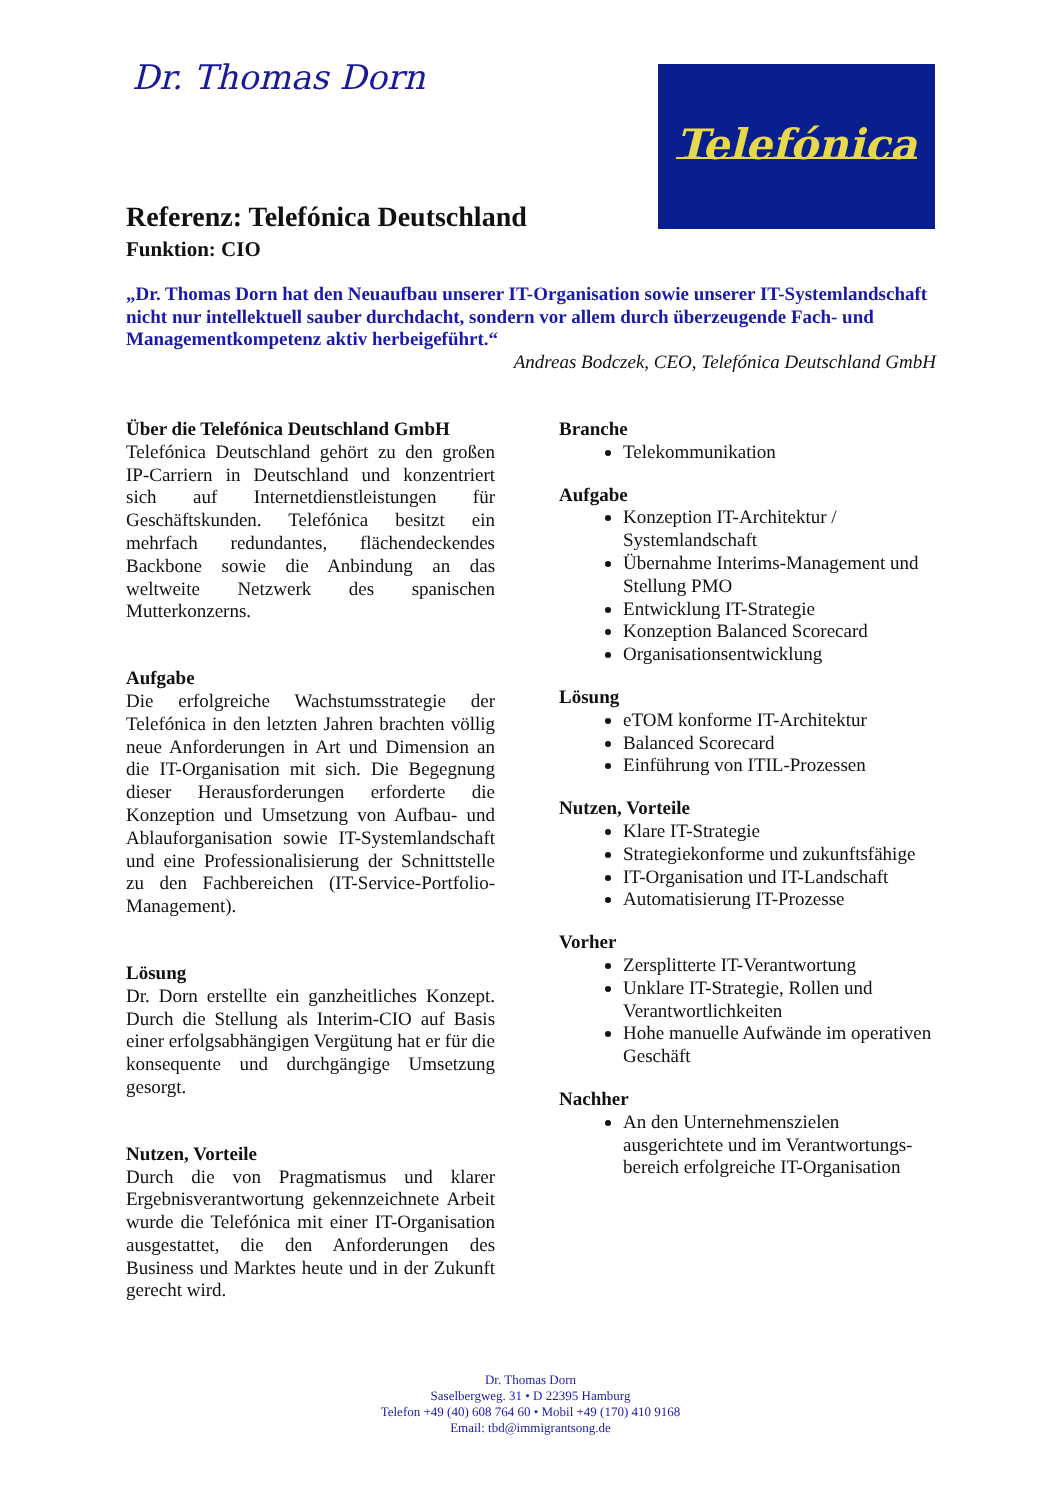Dr. Thomas Dorn Telefónica
Referenz: Telefónica Deutschland
Funktion: CIO
„Dr. Thomas Dorn hat den Neuaufbau unserer IT-Organisation sowie unserer IT-Systemlandschaft nicht nur intellektuell sauber durchdacht, sondern vor allem durch überzeugende Fach- und Managementkompetenz aktiv herbeigeführt.“
Andreas Bodczek, CEO, Telefónica Deutschland GmbH
Über die Telefónica Deutschland GmbH
Telefónica Deutschland gehört zu den großen IP-Carriern in Deutschland und konzentriert sich auf Internetdienstleistungen für Geschäftskunden. Telefónica besitzt ein mehrfach redundantes, flächendeckendes Backbone sowie die Anbindung an das weltweite Netzwerk des spanischen Mutterkonzerns.
Aufgabe
Die erfolgreiche Wachstumsstrategie der Telefónica in den letzten Jahren brachten völlig neue Anforderungen in Art und Dimension an die IT-Organisation mit sich. Die Begegnung dieser Herausforderungen erforderte die Konzeption und Umsetzung von Aufbau- und Ablauforganisation sowie IT-Systemlandschaft und eine Professionalisierung der Schnittstelle zu den Fachbereichen (IT-Service-Portfolio-Management).
Lösung
Dr. Dorn erstellte ein ganzheitliches Konzept. Durch die Stellung als Interim-CIO auf Basis einer erfolgsabhängigen Vergütung hat er für die konsequente und durchgängige Umsetzung gesorgt.
Nutzen, Vorteile
Durch die von Pragmatismus und klarer Ergebnisverantwortung gekennzeichnete Arbeit wurde die Telefónica mit einer IT-Organisation ausgestattet, die den Anforderungen des Business und Marktes heute und in der Zukunft gerecht wird.
Branche
Telekommunikation
Aufgabe
Konzeption IT-Architektur / Systemlandschaft
Übernahme Interims-Management und Stellung PMO
Entwicklung IT-Strategie
Konzeption Balanced Scorecard
Organisationsentwicklung
Lösung
eTOM konforme IT-Architektur
Balanced Scorecard
Einführung von ITIL-Prozessen
Nutzen, Vorteile
Klare IT-Strategie
Strategiekonforme und zukunftsfähige
IT-Organisation und IT-Landschaft
Automatisierung IT-Prozesse
Vorher
Zersplitterte IT-Verantwortung
Unklare IT-Strategie, Rollen und Verantwortlichkeiten
Hohe manuelle Aufwände im operativen Geschäft
Nachher
An den Unternehmenszielen ausgerichtete und im Verantwortungs-bereich erfolgreiche IT-Organisation
Dr. Thomas Dorn
Saselbergweg. 31 • D 22395 Hamburg
Telefon +49 (40) 608 764 60 • Mobil +49 (170) 410 9168
Email: tbd@immigrantsong.de